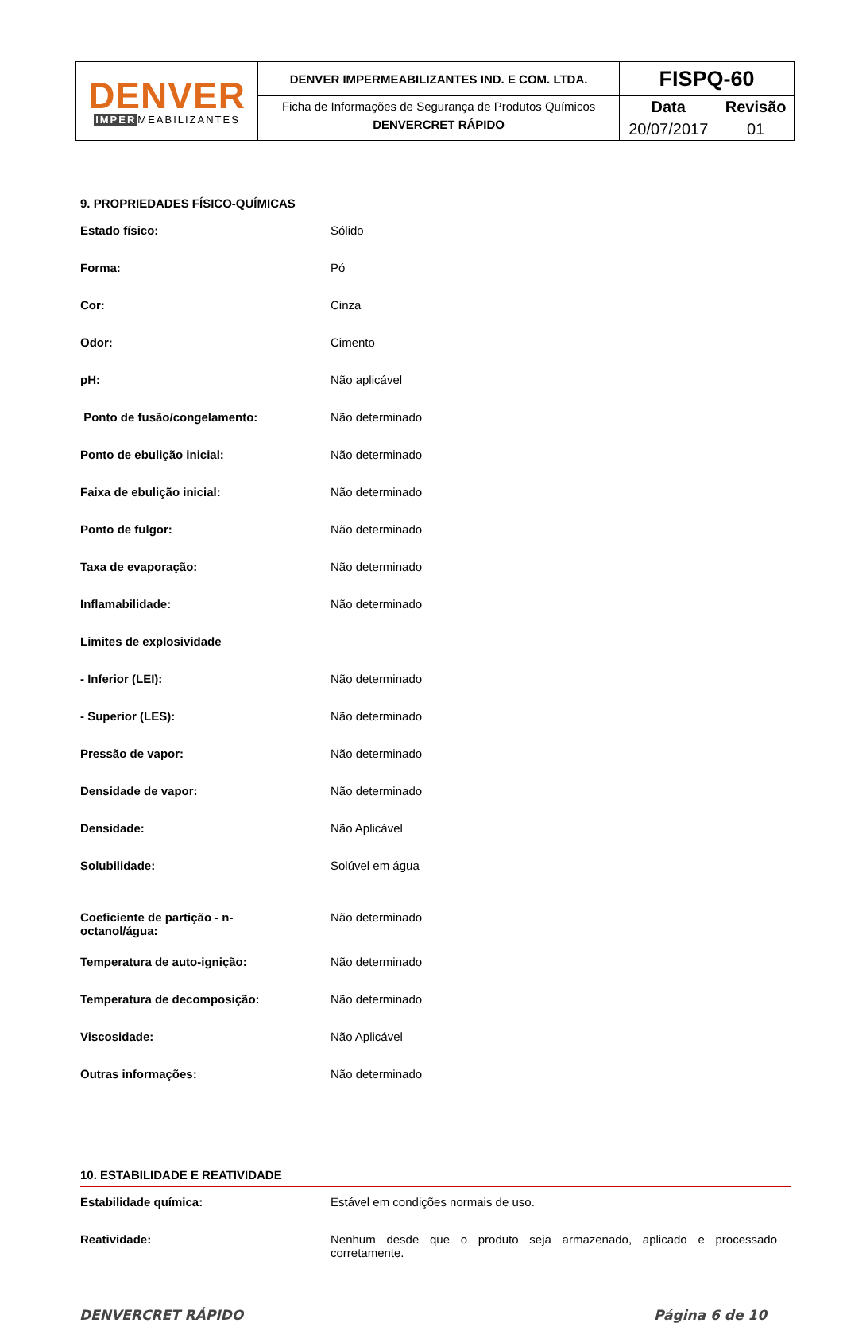| DENVER IMPER MEABILIZANTES | DENVER IMPERMEABILIZANTES IND. E COM. LTDA. | FISPQ-60 | |
| | Ficha de Informações de Segurança de Produtos Químicos DENVERCRET RÁPIDO | Data | Revisão |
| | | 20/07/2017 | 01 |
9. PROPRIEDADES FÍSICO-QUÍMICAS
| Estado físico: | Sólido |
| Forma: | Pó |
| Cor: | Cinza |
| Odor: | Cimento |
| pH: | Não aplicável |
| Ponto de fusão/congelamento: | Não determinado |
| Ponto de ebulição inicial: | Não determinado |
| Faixa de ebulição inicial: | Não determinado |
| Ponto de fulgor: | Não determinado |
| Taxa de evaporação: | Não determinado |
| Inflamabilidade: | Não determinado |
| Limites de explosividade | |
| - Inferior (LEI): | Não determinado |
| - Superior (LES): | Não determinado |
| Pressão de vapor: | Não determinado |
| Densidade de vapor: | Não determinado |
| Densidade: | Não Aplicável |
| Solubilidade: | Solúvel em água |
| Coeficiente de partição - n- octanol/água: | Não determinado |
| Temperatura de auto-ignição: | Não determinado |
| Temperatura de decomposição: | Não determinado |
| Viscosidade: | Não Aplicável |
| Outras informações: | Não determinado |
10. ESTABILIDADE E REATIVIDADE
| Estabilidade química: | Estável em condições normais de uso. |
| Reatividade: | Nenhum desde que o produto seja armazenado, aplicado e processado corretamente. |
DENVERCRET RÁPIDO Página 6 de 10